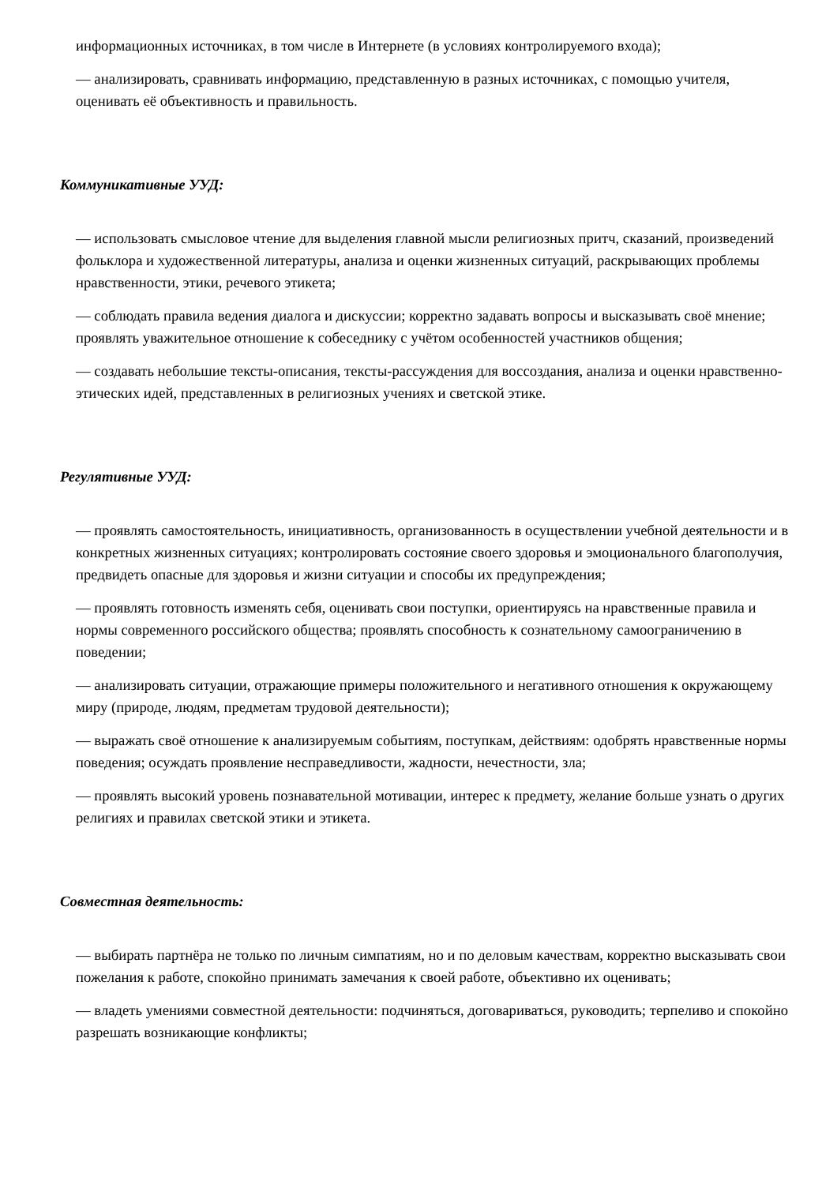информационных источниках, в том числе в Интернете (в условиях контролируемого входа);
— анализировать, сравнивать информацию, представленную в разных источниках, с помощью учителя, оценивать её объективность и правильность.
Коммуникативные УУД:
— использовать смысловое чтение для выделения главной мысли религиозных притч, сказаний, произведений фольклора и художественной литературы, анализа и оценки жизненных ситуаций, раскрывающих проблемы нравственности, этики, речевого этикета;
— соблюдать правила ведения диалога и дискуссии; корректно задавать вопросы и высказывать своё мнение; проявлять уважительное отношение к собеседнику с учётом особенностей участников общения;
— создавать небольшие тексты-описания, тексты-рассуждения для воссоздания, анализа и оценки нравственно-этических идей, представленных в религиозных учениях и светской этике.
Регулятивные УУД:
— проявлять самостоятельность, инициативность, организованность в осуществлении учебной деятельности и в конкретных жизненных ситуациях; контролировать состояние своего здоровья и эмоционального благополучия, предвидеть опасные для здоровья и жизни ситуации и способы их предупреждения;
— проявлять готовность изменять себя, оценивать свои поступки, ориентируясь на нравственные правила и нормы современного российского общества; проявлять способность к сознательному самоограничению в поведении;
— анализировать ситуации, отражающие примеры положительного и негативного отношения к окружающему миру (природе, людям, предметам трудовой деятельности);
— выражать своё отношение к анализируемым событиям, поступкам, действиям: одобрять нравственные нормы поведения; осуждать проявление несправедливости, жадности, нечестности, зла;
— проявлять высокий уровень познавательной мотивации, интерес к предмету, желание больше узнать о других религиях и правилах светской этики и этикета.
Совместная деятельность:
— выбирать партнёра не только по личным симпатиям, но и по деловым качествам, корректно высказывать свои пожелания к работе, спокойно принимать замечания к своей работе, объективно их оценивать;
— владеть умениями совместной деятельности: подчиняться, договариваться, руководить; терпеливо и спокойно разрешать возникающие конфликты;